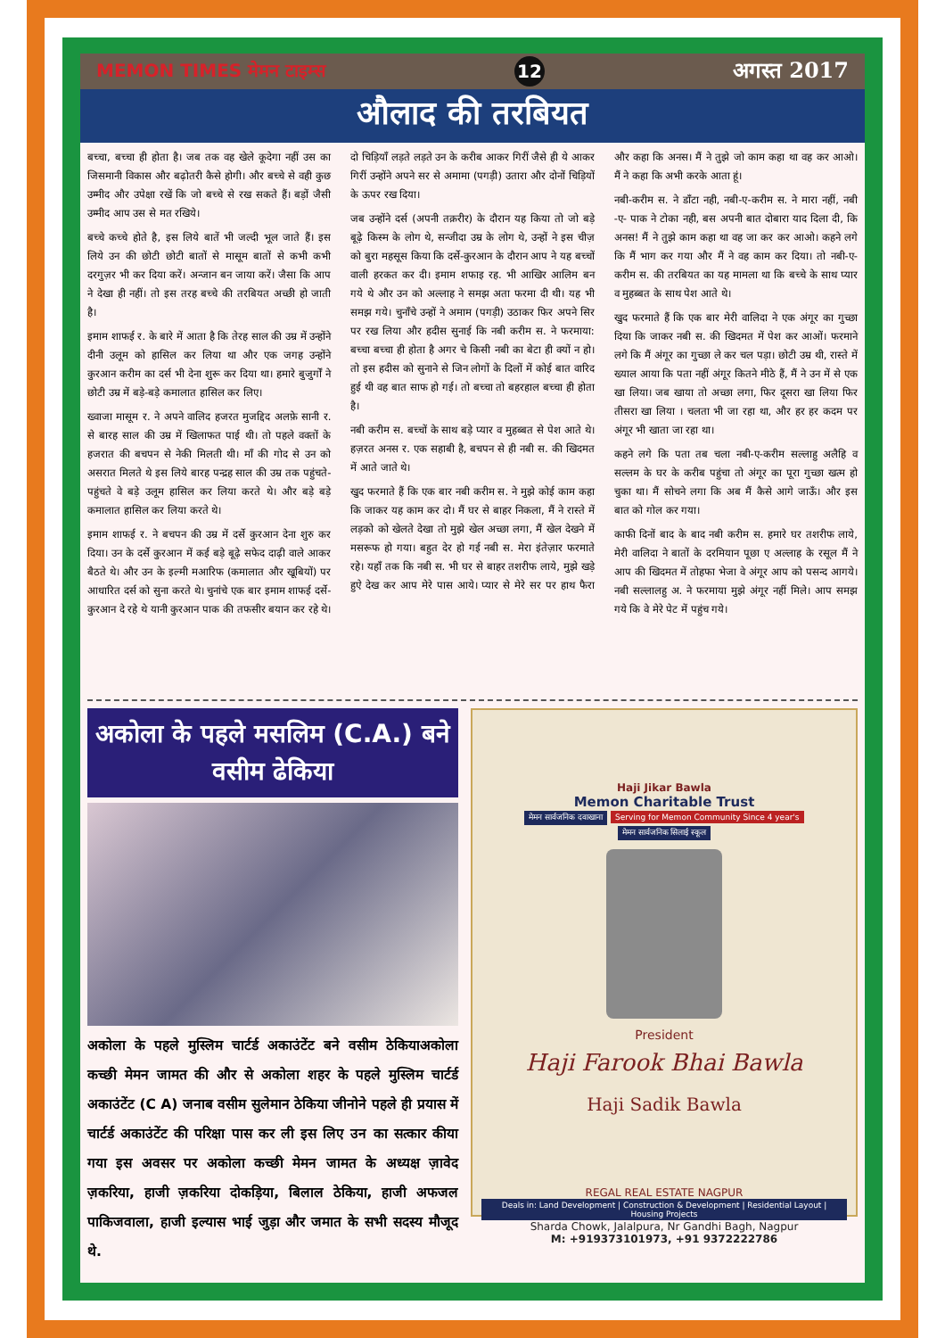MEMON TIMES मेमन टाइम्स 12 अगस्त 2017
औलाद की तरबियत
बच्चा, बच्चा ही होता है। जब तक वह खेले कूदेगा नहीं उस का जिसमानी विकास और बढ़ोतरी कैसे होगी। और बच्चे से वही कुछ उम्मीद और उपेक्षा रखें कि जो बच्चे से रख सकते हैं। बड़ों जैसी उम्मीद आप उस से मत रखिये।
बच्चे कच्चे होते है, इस लिये बातें भी जल्दी भूल जाते हैं। इस लिये उन की छोटी छोटी बातों से मासूम बातों से कभी कभी दरगुज़र भी कर दिया करें। अन्जान बन जाया करें। जैसा कि आप ने देखा ही नहीं। तो इस तरह बच्चे की तरबियत अच्छी हो जाती है।
इमाम शाफई र. के बारे में आता है कि तेरह साल की उम्र में उन्होंने दीनी उलूम को हासिल कर लिया था और एक जगह उन्होंने कुरआन करीम का दर्स भी देना शुरू कर दिया था। हमारे बुजुर्गों ने छोटी उम्र में बड़े-बड़े कमालात हासिल कर लिए।
ख्वाजा मासूम र. ने अपने वालिद हजरत मुजद्दिद अलफ़े सानी र. से बारह साल की उम्र में खिलाफत पाई थी। तो पहले वक्तों के हजरात की बचपन से नेकी मिलती थी। माँ की गोद से उन को असरात मिलते थे इस लिये बारह पन्द्रह साल की उम्र तक पहुंचते-पहुंचते वे बड़े उलूम हासिल कर लिया करते थे। और बड़े बड़े कमालात हासिल कर लिया करते थे।
इमाम शाफई र. ने बचपन की उम्र में दर्से कुरआन देना शुरु कर दिया। उन के दर्से कुरआन में कई बड़े बूढ़े सफेद दाढ़ी वाले आकर बैठते थे। और उन के इल्मी मआरिफ (कमालात और खूबियों) पर आधारित दर्स को सुना करते थे। चुनांचे एक बार इमाम शाफई दर्से-कुरआन दे रहे थे यानी कुरआन पाक की तफसीर बयान कर रहे थे। दो चिड़ियाँ लड़ते लड़ते उन के करीब आकर गिरीं जैसे ही ये आकर गिरीं उन्होंने अपने सर से अमामा (पगड़ी) उतारा और दोनों चिड़ियों के ऊपर रख दिया।
जब उन्होंने दर्स (अपनी तक़रीर) के दौरान यह किया तो जो बड़े बूढ़े किस्म के लोग थे, सन्जीदा उम्र के लोग थे, उन्हों ने इस चीज़ को बुरा महसूस किया कि दर्से-कुरआन के दौरान आप ने यह बच्चों वाली हरकत कर दी। इमाम शफाइ रह. भी आखिर आलिम बन गये थे और उन को अल्लाह ने समझ अता फरमा दी थी। यह भी समझ गये। चुनाँचे उन्हों ने अमाम (पगड़ी) उठाकर फिर अपने सिर पर रख लिया और हदीस सुनाई कि नबी करीम स. ने फरमाया: बच्चा बच्चा ही होता है अगर चे किसी नबी का बेटा ही क्यों न हो। तो इस हदीस को सुनाने से जिन लोगों के दिलों में कोई बात वारिद हुई थी वह बात साफ हो गई। तो बच्चा तो बहरहाल बच्चा ही होता है।
नबी करीम स. बच्चों के साथ बड़े प्यार व मुहब्बत से पेश आते थे। हज़रत अनस र. एक सहाबी है, बचपन से ही नबी स. की खिदमत में आते जाते थे।
खुद फरमाते हैं कि एक बार नबी करीम स. ने मुझे कोई काम कहा कि जाकर यह काम कर दो। मैं घर से बाहर निकला, मैं ने रास्ते में लड़को को खेलते देखा तो मुझे खेल अच्छा लगा, मैं खेल देखने में मसरूफ हो गया। बहुत देर हो गई नबी स. मेरा इंतेज़ार फरमाते रहे। यहाँ तक कि नबी स. भी घर से बाहर तशरीफ लाये, मुझे खड़े हुऐ देख कर आप मेरे पास आये। प्यार से मेरे सर पर हाथ फैरा और कहा कि अनस। मैं ने तुझे जो काम कहा था वह कर आओ। मैं ने कहा कि अभी करके आता हूं।
नबी-करीम स. ने डाँटा नही, नबी-ए-करीम स. ने मारा नहीं, नबी -ए- पाक ने टोका नही, बस अपनी बात दोबारा याद दिला दी, कि अनस! मैं ने तुझे काम कहा था वह जा कर कर आओ। कहने लगे कि मैं भाग कर गया और मैं ने वह काम कर दिया। तो नबी-ए- करीम स. की तरबियत का यह मामला था कि बच्चे के साथ प्यार व मुहब्बत के साथ पेश आते थे।
खुद फरमाते हैं कि एक बार मेरी वालिदा ने एक अंगूर का गुच्छा दिया कि जाकर नबी स. की खिदमत में पेश कर आओं। फरमाने लगे कि मैं अंगूर का गुच्छा ले कर चल पड़ा। छोटी उम्र थी, रास्ते में ख्याल आया कि पता नहीं अंगूर कितने मीठे हैं, मैं ने उन में से एक खा लिया। जब खाया तो अच्छा लगा, फिर दूसरा खा लिया फिर तीसरा खा लिया । चलता भी जा रहा था, और हर हर कदम पर अंगूर भी खाता जा रहा था।
कहने लगे कि पता तब चला नबी-ए-करीम सल्लाहु अलैहि व सल्लम के घर के करीब पहुंचा तो अंगूर का पूरा गुच्छा खत्म हो चुका था। मैं सोचने लगा कि अब मैं कैसे आगे जाऊँ। और इस बात को गोल कर गया।
काफी दिनों बाद के बाद नबी करीम स. हमारे घर तशरीफ लाये, मेरी वालिदा ने बातों के दरमियान पूछा ए अल्लाह के रसूल मैं ने आप की खिदमत में तोहफा भेजा वे अंगूर आप को पसन्द आगये। नबी सल्लालहु अ. ने फरमाया मुझे अंगूर नहीं मिले। आप समझ गये कि वे मेरे पेट में पहुंच गये।
अकोला के पहले मसलिम (C.A.) बने वसीम ढेकिया
अकोला के पहले मुस्लिम चार्टर्ड अकाउंटेंट बने वसीम ठेकियाअकोला कच्छी मेमन जामत की और से अकोला शहर के पहले मुस्लिम चार्टर्ड अकाउंटेंट (C A) जनाब वसीम सुलेमान ठेकिया जीनोने पहले ही प्रयास में चार्टर्ड अकाउंटेंट की परिक्षा पास कर ली इस लिए उन का सत्कार कीया गया इस अवसर पर अकोला कच्छी मेमन जामत के अध्यक्ष ज़ावेद ज़करिया, हाजी ज़करिया दोकड़िया, बिलाल ठेकिया, हाजी अफजल पाकिजवाला, हाजी इल्यास भाई जुड़ा और जमात के सभी सदस्य मौजूद थे.
Haji Jikar Bawla
Memon Charitable Trust
मेमन सार्वजनिक दवाखाना Serving for Memon Community Since 4 year's मेमन सार्वजनिक सिलाई स्कूल
President
Haji Farook Bhai Bawla
Haji Sadik Bawla
REGAL REAL ESTATE NAGPUR
Deals in: Land Development | Construction & Development | Residential Layout | Housing Projects
Sharda Chowk, Jalalpura, Nr Gandhi Bagh, Nagpur
M: +919373101973, +91 9372222786